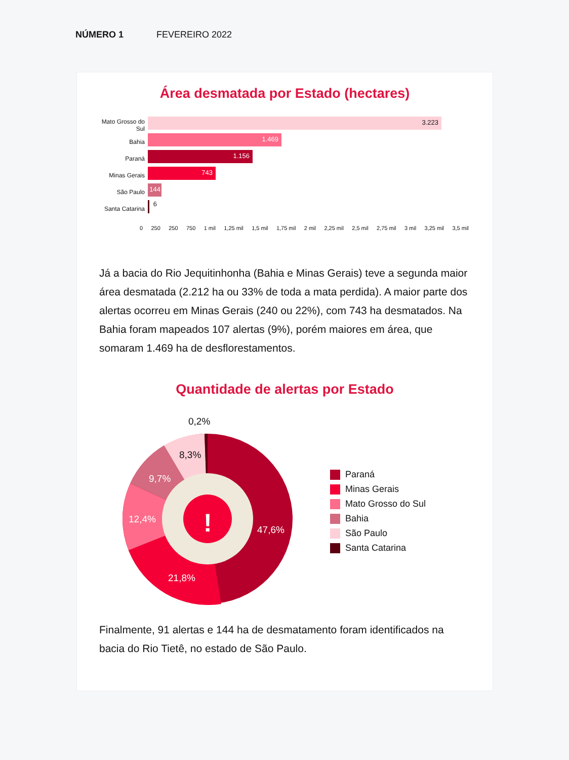NÚMERO 1 FEVEREIRO 2022
Área desmatada por Estado (hectares)
Mato Grosso do Sul
Bahia
Paraná
Minas Gerais
São Paulo
Santa Catarina
3.223
1.469
1.156
743
144
6
0 250 250 750 1 mil 1,25 mil 1,5 mil 1,75 mil 2 mil 2,25 mil 2,5 mil 2,75 mil 3 mil 3,25 mil 3,5 mil
Já a bacia do Rio Jequitinhonha (Bahia e Minas Gerais) teve a segunda maior área desmatada (2.212 ha ou 33% de toda a mata perdida). A maior parte dos alertas ocorreu em Minas Gerais (240 ou 22%), com 743 ha desmatados. Na Bahia foram mapeados 107 alertas (9%), porém maiores em área, que somaram 1.469 ha de desflorestamentos.
Quantidade de alertas por Estado
0,2%
8,3%
9,7%
12,4%
21,8%
47,6%
!
Paraná
Minas Gerais
Mato Grosso do Sul
Bahia
São Paulo
Santa Catarina
Finalmente, 91 alertas e 144 ha de desmatamento foram identificados na bacia do Rio Tietê, no estado de São Paulo.